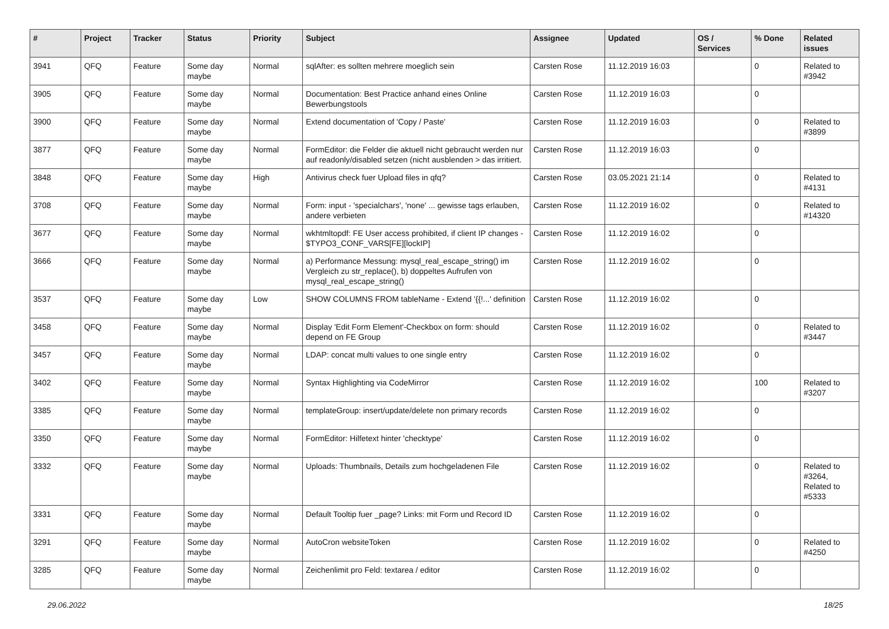| # | Project | Tracker | Status | Priority | Subject | Assignee | Updated | OS / Services | % Done | Related issues |
| --- | --- | --- | --- | --- | --- | --- | --- | --- | --- | --- |
| 3941 | QFQ | Feature | Some day maybe | Normal | sqlAfter: es sollten mehrere moeglich sein | Carsten Rose | 11.12.2019 16:03 | | 0 | Related to #3942 |
| 3905 | QFQ | Feature | Some day maybe | Normal | Documentation: Best Practice anhand eines Online Bewerbungstools | Carsten Rose | 11.12.2019 16:03 | | 0 | |
| 3900 | QFQ | Feature | Some day maybe | Normal | Extend documentation of 'Copy / Paste' | Carsten Rose | 11.12.2019 16:03 | | 0 | Related to #3899 |
| 3877 | QFQ | Feature | Some day maybe | Normal | FormEditor: die Felder die aktuell nicht gebraucht werden nur auf readonly/disabled setzen (nicht ausblenden > das irritiert. | Carsten Rose | 11.12.2019 16:03 | | 0 | |
| 3848 | QFQ | Feature | Some day maybe | High | Antivirus check fuer Upload files in qfq? | Carsten Rose | 03.05.2021 21:14 | | 0 | Related to #4131 |
| 3708 | QFQ | Feature | Some day maybe | Normal | Form: input - 'specialchars', 'none' ... gewisse tags erlauben, andere verbieten | Carsten Rose | 11.12.2019 16:02 | | 0 | Related to #14320 |
| 3677 | QFQ | Feature | Some day maybe | Normal | wkhtmltopdf: FE User access prohibited, if client IP changes - $TYPO3_CONF_VARS[FE][lockIP] | Carsten Rose | 11.12.2019 16:02 | | 0 | |
| 3666 | QFQ | Feature | Some day maybe | Normal | a) Performance Messung: mysql_real_escape_string() im Vergleich zu str_replace(), b) doppeltes Aufrufen von mysql_real_escape_string() | Carsten Rose | 11.12.2019 16:02 | | 0 | |
| 3537 | QFQ | Feature | Some day maybe | Low | SHOW COLUMNS FROM tableName - Extend '{{!...' definition | Carsten Rose | 11.12.2019 16:02 | | 0 | |
| 3458 | QFQ | Feature | Some day maybe | Normal | Display 'Edit Form Element'-Checkbox on form: should depend on FE Group | Carsten Rose | 11.12.2019 16:02 | | 0 | Related to #3447 |
| 3457 | QFQ | Feature | Some day maybe | Normal | LDAP: concat multi values to one single entry | Carsten Rose | 11.12.2019 16:02 | | 0 | |
| 3402 | QFQ | Feature | Some day maybe | Normal | Syntax Highlighting via CodeMirror | Carsten Rose | 11.12.2019 16:02 | | 100 | Related to #3207 |
| 3385 | QFQ | Feature | Some day maybe | Normal | templateGroup: insert/update/delete non primary records | Carsten Rose | 11.12.2019 16:02 | | 0 | |
| 3350 | QFQ | Feature | Some day maybe | Normal | FormEditor: Hilfetext hinter 'checktype' | Carsten Rose | 11.12.2019 16:02 | | 0 | |
| 3332 | QFQ | Feature | Some day maybe | Normal | Uploads: Thumbnails, Details zum hochgeladenen File | Carsten Rose | 11.12.2019 16:02 | | 0 | Related to #3264, Related to #5333 |
| 3331 | QFQ | Feature | Some day maybe | Normal | Default Tooltip fuer _page? Links: mit Form und Record ID | Carsten Rose | 11.12.2019 16:02 | | 0 | |
| 3291 | QFQ | Feature | Some day maybe | Normal | AutoCron websiteToken | Carsten Rose | 11.12.2019 16:02 | | 0 | Related to #4250 |
| 3285 | QFQ | Feature | Some day maybe | Normal | Zeichenlimit pro Feld: textarea / editor | Carsten Rose | 11.12.2019 16:02 | | 0 | |
29.06.2022 18/25